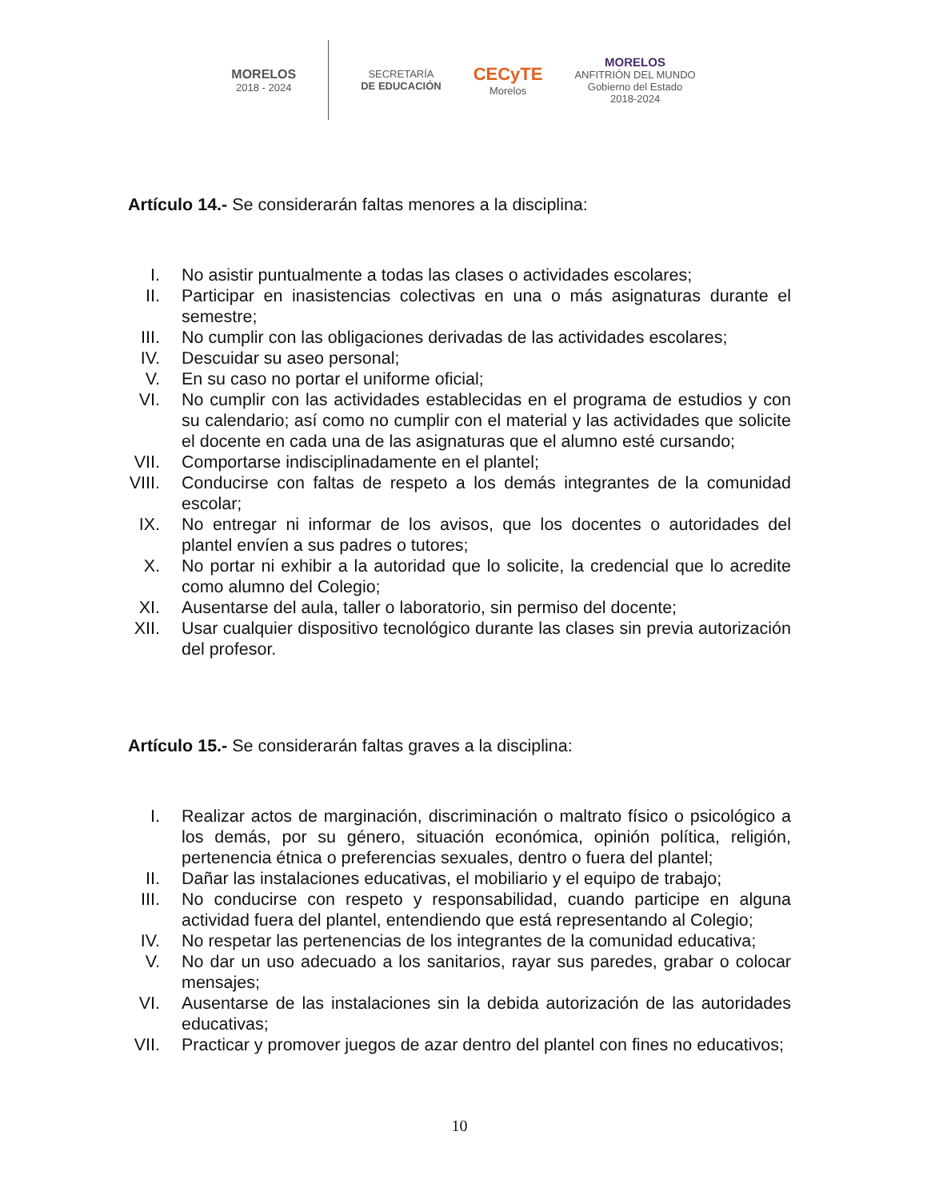MORELOS
2018 - 2024
SECRETARÍA
DE EDUCACIÓN
CECyTE
Morelos
MORELOS
ANFITRIÓN DEL MUNDO
Gobierno del Estado
2018-2024
Artículo 14.- Se considerarán faltas menores a la disciplina:
I. No asistir puntualmente a todas las clases o actividades escolares;
II. Participar en inasistencias colectivas en una o más asignaturas durante el semestre;
III. No cumplir con las obligaciones derivadas de las actividades escolares;
IV. Descuidar su aseo personal;
V. En su caso no portar el uniforme oficial;
VI. No cumplir con las actividades establecidas en el programa de estudios y con su calendario; así como no cumplir con el material y las actividades que solicite el docente en cada una de las asignaturas que el alumno esté cursando;
VII. Comportarse indisciplinadamente en el plantel;
VIII. Conducirse con faltas de respeto a los demás integrantes de la comunidad escolar;
IX. No entregar ni informar de los avisos, que los docentes o autoridades del plantel envíen a sus padres o tutores;
X. No portar ni exhibir a la autoridad que lo solicite, la credencial que lo acredite como alumno del Colegio;
XI. Ausentarse del aula, taller o laboratorio, sin permiso del docente;
XII. Usar cualquier dispositivo tecnológico durante las clases sin previa autorización del profesor.
Artículo 15.- Se considerarán faltas graves a la disciplina:
I. Realizar actos de marginación, discriminación o maltrato físico o psicológico a los demás, por su género, situación económica, opinión política, religión, pertenencia étnica o preferencias sexuales, dentro o fuera del plantel;
II. Dañar las instalaciones educativas, el mobiliario y el equipo de trabajo;
III. No conducirse con respeto y responsabilidad, cuando participe en alguna actividad fuera del plantel, entendiendo que está representando al Colegio;
IV. No respetar las pertenencias de los integrantes de la comunidad educativa;
V. No dar un uso adecuado a los sanitarios, rayar sus paredes, grabar o colocar mensajes;
VI. Ausentarse de las instalaciones sin la debida autorización de las autoridades educativas;
VII. Practicar y promover juegos de azar dentro del plantel con fines no educativos;
10